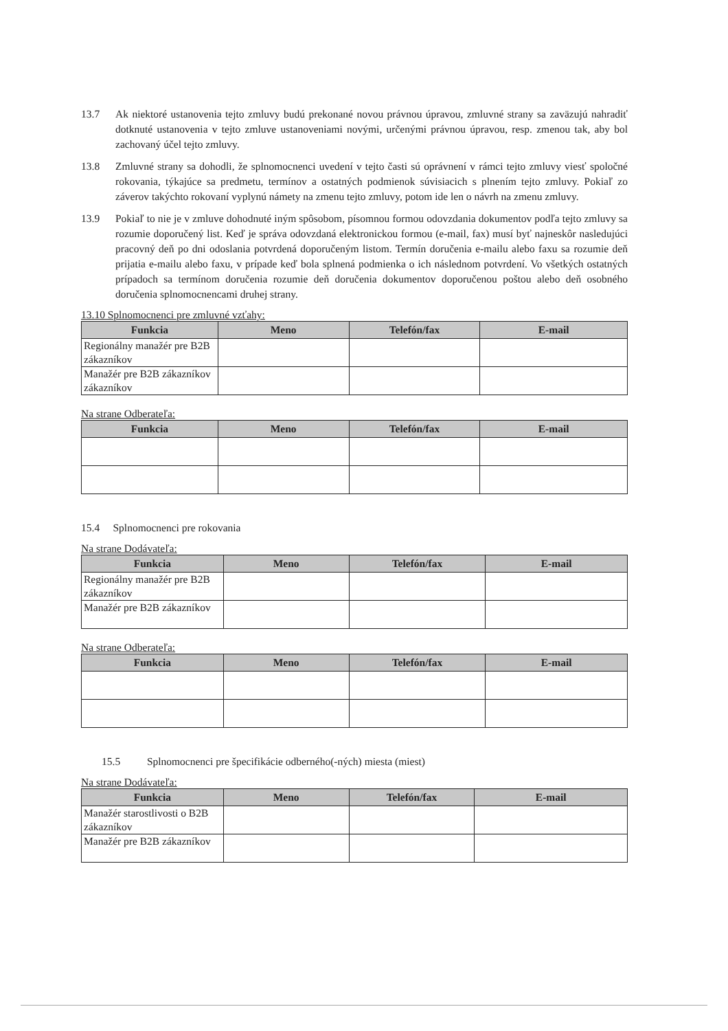13.7 Ak niektoré ustanovenia tejto zmluvy budú prekonané novou právnou úpravou, zmluvné strany sa zaväzujú nahradiť dotknuté ustanovenia v tejto zmluve ustanoveniami novými, určenými právnou úpravou, resp. zmenou tak, aby bol zachovaný účel tejto zmluvy.
13.8 Zmluvné strany sa dohodli, že splnomocnenci uvedení v tejto časti sú oprávnení v rámci tejto zmluvy viesť spoločné rokovania, týkajúce sa predmetu, termínov a ostatných podmienok súvisiacich s plnením tejto zmluvy. Pokiaľ zo záverov takýchto rokovaní vyplynú námety na zmenu tejto zmluvy, potom ide len o návrh na zmenu zmluvy.
13.9 Pokiaľ to nie je v zmluve dohodnuté iným spôsobom, písomnou formou odovzdania dokumentov podľa tejto zmluvy sa rozumie doporučený list. Keď je správa odovzdaná elektronickou formou (e-mail, fax) musí byť najneskôr nasledujúci pracovný deň po dni odoslania potvrdená doporučeným listom. Termín doručenia e-mailu alebo faxu sa rozumie deň prijatia e-mailu alebo faxu, v prípade keď bola splnená podmienka o ich následnom potvrdení. Vo všetkých ostatných prípadoch sa termínom doručenia rozumie deň doručenia dokumentov doporučenou poštou alebo deň osobného doručenia splnomocnencami druhej strany.
13.10 Splnomocnenci pre zmluvné vzťahy:
| Funkcia | Meno | Telefón/fax | E-mail |
| --- | --- | --- | --- |
| Regionálny manažér pre B2B zákazníkov | | | |
| Manažér pre B2B zákazníkov zákazníkov | | | |
Na strane Odberateľa:
| Funkcia | Meno | Telefón/fax | E-mail |
| --- | --- | --- | --- |
15.4 Splnomocnenci pre rokovania
Na strane Dodávateľa:
| Funkcia | Meno | Telefón/fax | E-mail |
| --- | --- | --- | --- |
| Regionálny manažér pre B2B zákazníkov | | | |
| Manažér pre B2B zákazníkov | | | |
Na strane Odberateľa:
| Funkcia | Meno | Telefón/fax | E-mail |
| --- | --- | --- | --- |
15.5 Splnomocnenci pre špecifikácie odberného(-ných) miesta (miest)
Na strane Dodávateľa:
| Funkcia | Meno | Telefón/fax | E-mail |
| --- | --- | --- | --- |
| Manažér starostlivosti o B2B zákazníkov | | | |
| Manažér pre B2B zákazníkov | | | |